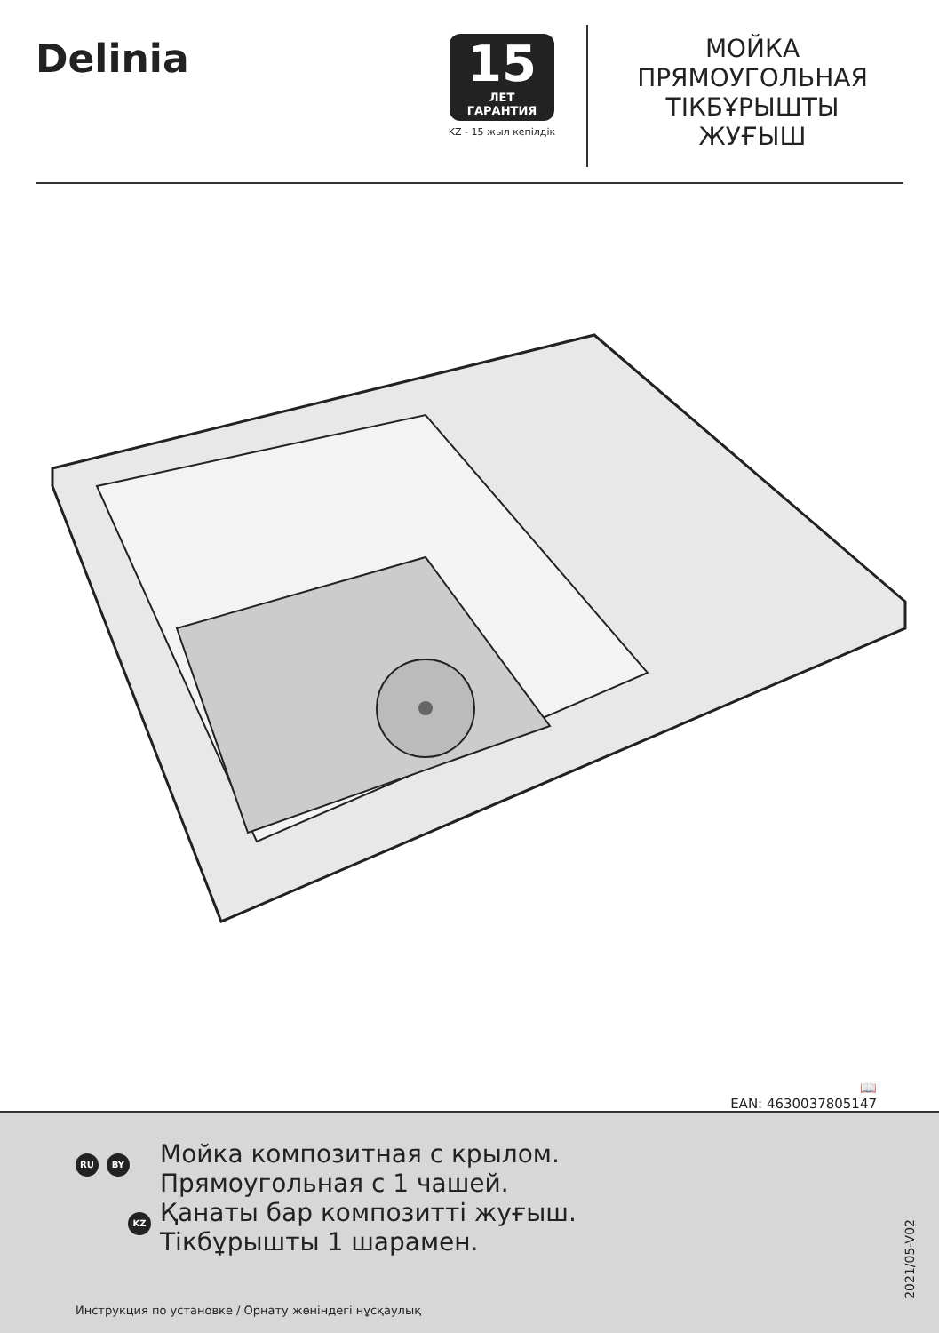Delinia
15
ЛЕТ
ГАРАНТИЯ
KZ - 15 жыл кепілдік
МОЙКА
ПРЯМОУГОЛЬНАЯ
ТІКБҰРЫШТЫ
ЖУҒЫШ
📖
EAN: 4630037805147
RU BY
Мойка композитная с крылом.
Прямоугольная с 1 чашей.
KZ
Қанаты бар композитті жуғыш.
Тікбұрышты 1 шарамен.
2021/05-V02
Инструкция по установке / Орнату жөніндегі нұсқаулық